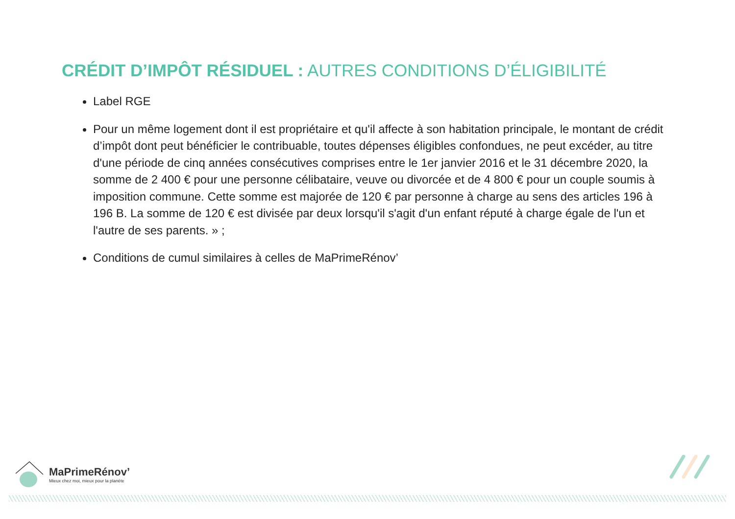CRÉDIT D’IMPÔT RÉSIDUEL : AUTRES CONDITIONS D’ÉLIGIBILITÉ
Label RGE
Pour un même logement dont il est propriétaire et qu'il affecte à son habitation principale, le montant de crédit d’impôt dont peut bénéficier le contribuable, toutes dépenses éligibles confondues, ne peut excéder, au titre d'une période de cinq années consécutives comprises entre le 1er janvier 2016 et le 31 décembre 2020, la somme de 2 400 € pour une personne célibataire, veuve ou divorcée et de 4 800 € pour un couple soumis à imposition commune. Cette somme est majorée de 120 € par personne à charge au sens des articles 196 à 196 B. La somme de 120 € est divisée par deux lorsqu'il s'agit d'un enfant réputé à charge égale de l'un et l'autre de ses parents. » ;
Conditions de cumul similaires à celles de MaPrimeRénov’
MaPrimeRénov’
Mieux chez moi, mieux pour la planète